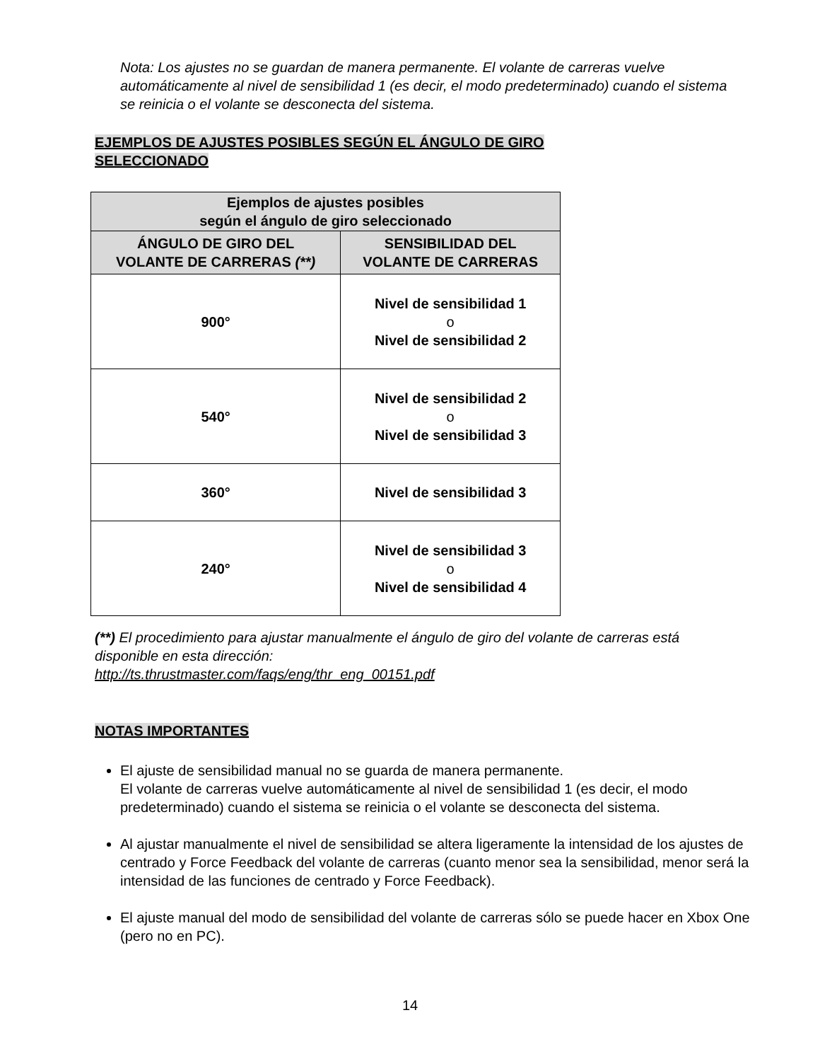Nota: Los ajustes no se guardan de manera permanente. El volante de carreras vuelve automáticamente al nivel de sensibilidad 1 (es decir, el modo predeterminado) cuando el sistema se reinicia o el volante se desconecta del sistema.
EJEMPLOS DE AJUSTES POSIBLES SEGÚN EL ÁNGULO DE GIRO SELECCIONADO
| Ejemplos de ajustes posibles según el ángulo de giro seleccionado | |
| --- | --- |
| ÁNGULO DE GIRO DEL VOLANTE DE CARRERAS (**) | SENSIBILIDAD DEL VOLANTE DE CARRERAS |
| 900° | Nivel de sensibilidad 1 o Nivel de sensibilidad 2 |
| 540° | Nivel de sensibilidad 2 o Nivel de sensibilidad 3 |
| 360° | Nivel de sensibilidad 3 |
| 240° | Nivel de sensibilidad 3 o Nivel de sensibilidad 4 |
(**) El procedimiento para ajustar manualmente el ángulo de giro del volante de carreras está disponible en esta dirección:
http://ts.thrustmaster.com/faqs/eng/thr_eng_00151.pdf
NOTAS IMPORTANTES
El ajuste de sensibilidad manual no se guarda de manera permanente.
El volante de carreras vuelve automáticamente al nivel de sensibilidad 1 (es decir, el modo predeterminado) cuando el sistema se reinicia o el volante se desconecta del sistema.
Al ajustar manualmente el nivel de sensibilidad se altera ligeramente la intensidad de los ajustes de centrado y Force Feedback del volante de carreras (cuanto menor sea la sensibilidad, menor será la intensidad de las funciones de centrado y Force Feedback).
El ajuste manual del modo de sensibilidad del volante de carreras sólo se puede hacer en Xbox One (pero no en PC).
14